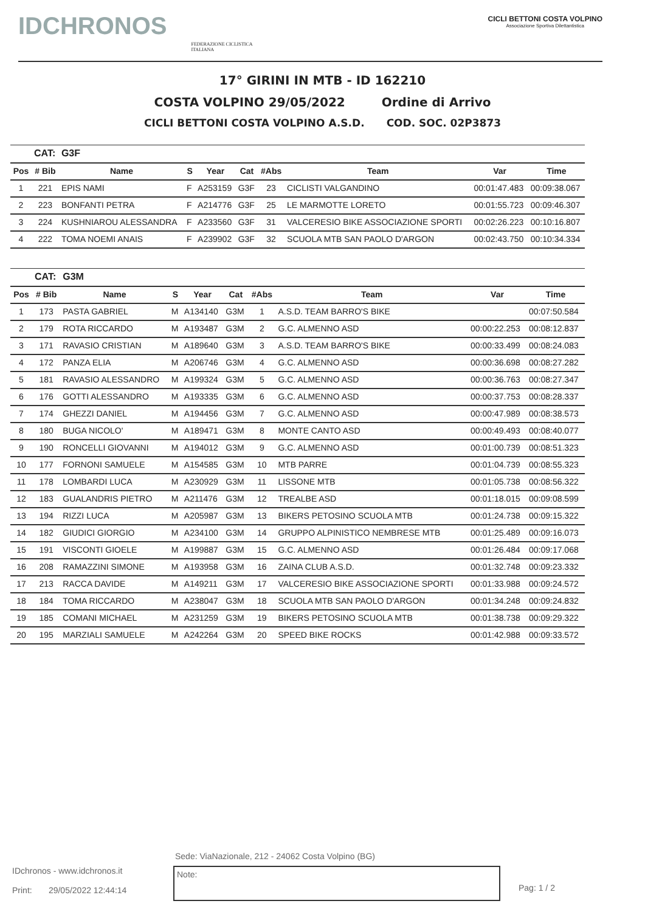IDCHRONOS
FEDERAZIONE CICLISTICA
ITALIANA
CICLI BETTONI COSTA VOLPINO
Associazione Sportiva Dilettantistica
17° GIRINI IN MTB - ID 162210
COSTA VOLPINO 29/05/2022 Ordine di Arrivo
CICLI BETTONI COSTA VOLPINO A.S.D. COD. SOC. 02P3873
| | CAT: | G3F | | | | | | | |
| Pos | # Bib | Name | S | Year | Cat | #Abs | Team | Var | Time |
| 1 | 221 | EPIS NAMI | F | A253159 | G3F | 23 | CICLISTI VALGANDINO | 00:01:47.483 | 00:09:38.067 |
| 2 | 223 | BONFANTI PETRA | F | A214776 | G3F | 25 | LE MARMOTTE LORETO | 00:01:55.723 | 00:09:46.307 |
| 3 | 224 | KUSHNIAROU ALESSANDRA | F | A233560 | G3F | 31 | VALCERESIO BIKE ASSOCIAZIONE SPORTI | 00:02:26.223 | 00:10:16.807 |
| 4 | 222 | TOMA NOEMI ANAIS | F | A239902 | G3F | 32 | SCUOLA MTB SAN PAOLO D'ARGON | 00:02:43.750 | 00:10:34.334 |
| | CAT: | G3M | | | | | | | |
| Pos | # Bib | Name | S | Year | Cat | #Abs | Team | Var | Time |
| 1 | 173 | PASTA GABRIEL | M | A134140 | G3M | 1 | A.S.D. TEAM BARRO'S BIKE | | 00:07:50.584 |
| 2 | 179 | ROTA RICCARDO | M | A193487 | G3M | 2 | G.C. ALMENNO ASD | 00:00:22.253 | 00:08:12.837 |
| 3 | 171 | RAVASIO CRISTIAN | M | A189640 | G3M | 3 | A.S.D. TEAM BARRO'S BIKE | 00:00:33.499 | 00:08:24.083 |
| 4 | 172 | PANZA ELIA | M | A206746 | G3M | 4 | G.C. ALMENNO ASD | 00:00:36.698 | 00:08:27.282 |
| 5 | 181 | RAVASIO ALESSANDRO | M | A199324 | G3M | 5 | G.C. ALMENNO ASD | 00:00:36.763 | 00:08:27.347 |
| 6 | 176 | GOTTI ALESSANDRO | M | A193335 | G3M | 6 | G.C. ALMENNO ASD | 00:00:37.753 | 00:08:28.337 |
| 7 | 174 | GHEZZI DANIEL | M | A194456 | G3M | 7 | G.C. ALMENNO ASD | 00:00:47.989 | 00:08:38.573 |
| 8 | 180 | BUGA NICOLO' | M | A189471 | G3M | 8 | MONTE CANTO ASD | 00:00:49.493 | 00:08:40.077 |
| 9 | 190 | RONCELLI GIOVANNI | M | A194012 | G3M | 9 | G.C. ALMENNO ASD | 00:01:00.739 | 00:08:51.323 |
| 10 | 177 | FORNONI SAMUELE | M | A154585 | G3M | 10 | MTB PARRE | 00:01:04.739 | 00:08:55.323 |
| 11 | 178 | LOMBARDI LUCA | M | A230929 | G3M | 11 | LISSONE MTB | 00:01:05.738 | 00:08:56.322 |
| 12 | 183 | GUALANDRIS PIETRO | M | A211476 | G3M | 12 | TREALBE ASD | 00:01:18.015 | 00:09:08.599 |
| 13 | 194 | RIZZI LUCA | M | A205987 | G3M | 13 | BIKERS PETOSINO SCUOLA MTB | 00:01:24.738 | 00:09:15.322 |
| 14 | 182 | GIUDICI GIORGIO | M | A234100 | G3M | 14 | GRUPPO ALPINISTICO NEMBRESE MTB | 00:01:25.489 | 00:09:16.073 |
| 15 | 191 | VISCONTI GIOELE | M | A199887 | G3M | 15 | G.C. ALMENNO ASD | 00:01:26.484 | 00:09:17.068 |
| 16 | 208 | RAMAZZINI SIMONE | M | A193958 | G3M | 16 | ZAINA CLUB A.S.D. | 00:01:32.748 | 00:09:23.332 |
| 17 | 213 | RACCA DAVIDE | M | A149211 | G3M | 17 | VALCERESIO BIKE ASSOCIAZIONE SPORTI | 00:01:33.988 | 00:09:24.572 |
| 18 | 184 | TOMA RICCARDO | M | A238047 | G3M | 18 | SCUOLA MTB SAN PAOLO D'ARGON | 00:01:34.248 | 00:09:24.832 |
| 19 | 185 | COMANI MICHAEL | M | A231259 | G3M | 19 | BIKERS PETOSINO SCUOLA MTB | 00:01:38.738 | 00:09:29.322 |
| 20 | 195 | MARZIALI SAMUELE | M | A242264 | G3M | 20 | SPEED BIKE ROCKS | 00:01:42.988 | 00:09:33.572 |
Sede: ViaNazionale, 212 - 24062 Costa Volpino (BG)
IDchronos - www.idchronos.it
Print: 29/05/2022 12:44:14
Note:
Pag: 1 / 2